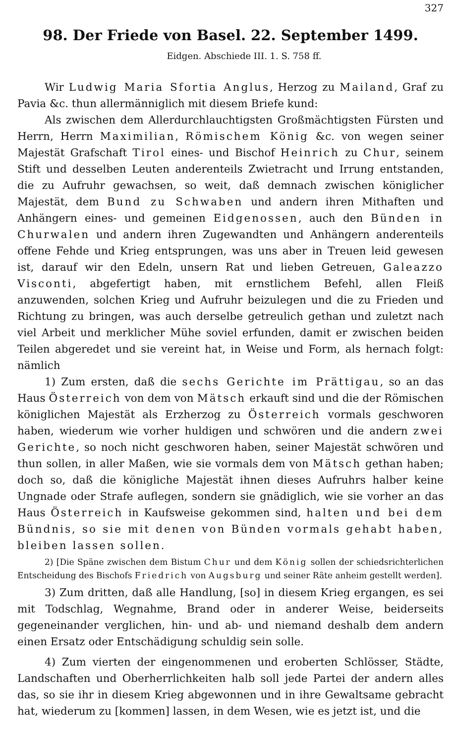327
98. Der Friede von Basel. 22. September 1499.
Eidgen. Abschiede III. 1. S. 758 ff.
Wir Ludwig Maria Sfortia Anglus, Herzog zu Mailand, Graf zu Pavia &c. thun allermänniglich mit diesem Briefe kund:
Als zwischen dem Allerdurchlauchtigsten Großmächtigsten Fürsten und Herrn, Herrn Maximilian, Römischem König &c. von wegen seiner Majestät Grafschaft Tirol eines- und Bischof Heinrich zu Chur, seinem Stift und desselben Leuten anderenteils Zwietracht und Irrung entstanden, die zu Aufruhr gewachsen, so weit, daß demnach zwischen königlicher Majestät, dem Bund zu Schwaben und andern ihren Mithaften und Anhängern eines- und gemeinen Eidgenossen, auch den Bünden in Churwalen und andern ihren Zugewandten und Anhängern anderenteils offene Fehde und Krieg entsprungen, was uns aber in Treuen leid gewesen ist, darauf wir den Edeln, unsern Rat und lieben Getreuen, Galeazzo Visconti, abgefertigt haben, mit ernstlichem Befehl, allen Fleiß anzuwenden, solchen Krieg und Aufruhr beizulegen und die zu Frieden und Richtung zu bringen, was auch derselbe getreulich gethan und zuletzt nach viel Arbeit und merklicher Mühe soviel erfunden, damit er zwischen beiden Teilen abgeredet und sie vereint hat, in Weise und Form, als hernach folgt: nämlich
1) Zum ersten, daß die sechs Gerichte im Prättigau, so an das Haus Österreich von dem von Mätsch erkauft sind und die der Römischen königlichen Majestät als Erzherzog zu Österreich vormals geschworen haben, wiederum wie vorher huldigen und schwören und die andern zwei Gerichte, so noch nicht geschworen haben, seiner Majestät schwören und thun sollen, in aller Maßen, wie sie vormals dem von Mätsch gethan haben; doch so, daß die königliche Majestät ihnen dieses Aufruhrs halber keine Ungnade oder Strafe auflegen, sondern sie gnädiglich, wie sie vorher an das Haus Österreich in Kaufsweise gekommen sind, halten und bei dem Bündnis, so sie mit denen von Bünden vormals gehabt haben, bleiben lassen sollen.
2) [Die Späne zwischen dem Bistum Chur und dem König sollen der schiedsrichterlichen Entscheidung des Bischofs Friedrich von Augsburg und seiner Räte anheim gestellt werden].
3) Zum dritten, daß alle Handlung, [so] in diesem Krieg ergangen, es sei mit Todschlag, Wegnahme, Brand oder in anderer Weise, beiderseits gegeneinander verglichen, hin- und ab- und niemand deshalb dem andern einen Ersatz oder Entschädigung schuldig sein solle.
4) Zum vierten der eingenommenen und eroberten Schlösser, Städte, Landschaften und Oberherrlichkeiten halb soll jede Partei der andern alles das, so sie ihr in diesem Krieg abgewonnen und in ihre Gewaltsame gebracht hat, wiederum zu [kommen] lassen, in dem Wesen, wie es jetzt ist, und die